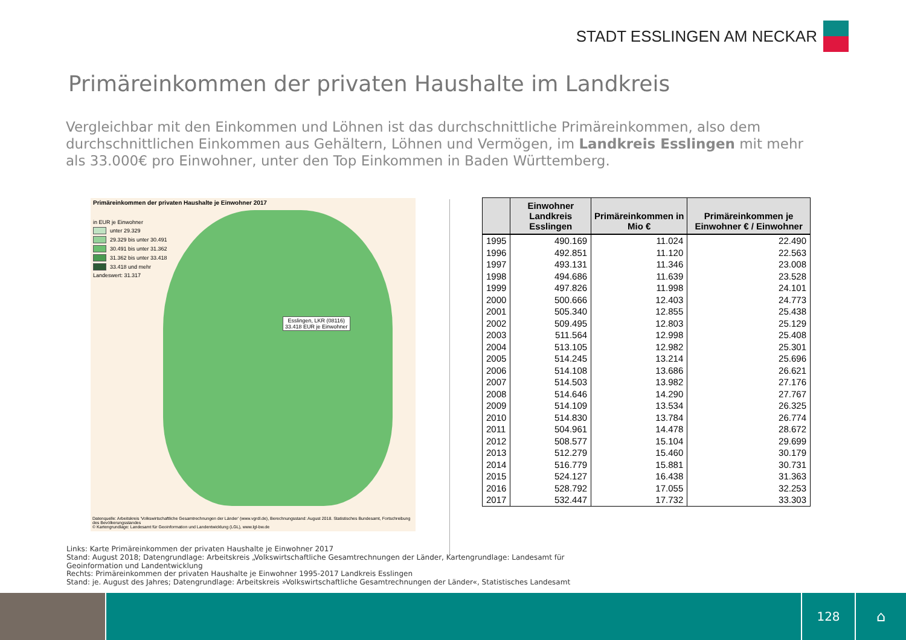STADT ESSLINGEN AM NECKAR
Primäreinkommen der privaten Haushalte im Landkreis
Vergleichbar mit den Einkommen und Löhnen ist das durchschnittliche Primäreinkommen, also dem durchschnittlichen Einkommen aus Gehältern, Löhnen und Vermögen, im Landkreis Esslingen mit mehr als 33.000€ pro Einwohner, unter den Top Einkommen in Baden Württemberg.
Primäreinkommen der privaten Haushalte je Einwohner 2017
in EUR je Einwohner
unter 29.329
29.329 bis unter 30.491
30.491 bis unter 31.362
31.362 bis unter 33.418
33.418 und mehr
Landeswert: 31.317
Esslingen, LKR (08116)
33.418 EUR je Einwohner
Datenquelle: Arbeitskreis 'Volkswirtschaftliche Gesamtrechnungen der Länder' (www.vgrdl.de), Berechnungsstand: August 2018. Statistisches Bundesamt, Fortschreibung des Bevölkerungsstandes
© Kartengrundlage: Landesamt für Geoinformation und Landentwicklung (LGL), www.lgl-bw.de
| | Einwohner Landkreis Esslingen | Primäreinkommen in Mio € | Primäreinkommen je Einwohner € / Einwohner |
| --- | --- | --- | --- |
| 1995 | 490.169 | 11.024 | 22.490 |
| 1996 | 492.851 | 11.120 | 22.563 |
| 1997 | 493.131 | 11.346 | 23.008 |
| 1998 | 494.686 | 11.639 | 23.528 |
| 1999 | 497.826 | 11.998 | 24.101 |
| 2000 | 500.666 | 12.403 | 24.773 |
| 2001 | 505.340 | 12.855 | 25.438 |
| 2002 | 509.495 | 12.803 | 25.129 |
| 2003 | 511.564 | 12.998 | 25.408 |
| 2004 | 513.105 | 12.982 | 25.301 |
| 2005 | 514.245 | 13.214 | 25.696 |
| 2006 | 514.108 | 13.686 | 26.621 |
| 2007 | 514.503 | 13.982 | 27.176 |
| 2008 | 514.646 | 14.290 | 27.767 |
| 2009 | 514.109 | 13.534 | 26.325 |
| 2010 | 514.830 | 13.784 | 26.774 |
| 2011 | 504.961 | 14.478 | 28.672 |
| 2012 | 508.577 | 15.104 | 29.699 |
| 2013 | 512.279 | 15.460 | 30.179 |
| 2014 | 516.779 | 15.881 | 30.731 |
| 2015 | 524.127 | 16.438 | 31.363 |
| 2016 | 528.792 | 17.055 | 32.253 |
| 2017 | 532.447 | 17.732 | 33.303 |
Links: Karte Primäreinkommen der privaten Haushalte je Einwohner 2017
Stand: August 2018; Datengrundlage: Arbeitskreis „Volkswirtschaftliche Gesamtrechnungen der Länder, Kartengrundlage: Landesamt für
Geoinformation und Landentwicklung
Rechts: Primäreinkommen der privaten Haushalte je Einwohner 1995-2017 Landkreis Esslingen
Stand: je. August des Jahres; Datengrundlage: Arbeitskreis »Volkswirtschaftliche Gesamtrechnungen der Länder«, Statistisches Landesamt
128
⌂